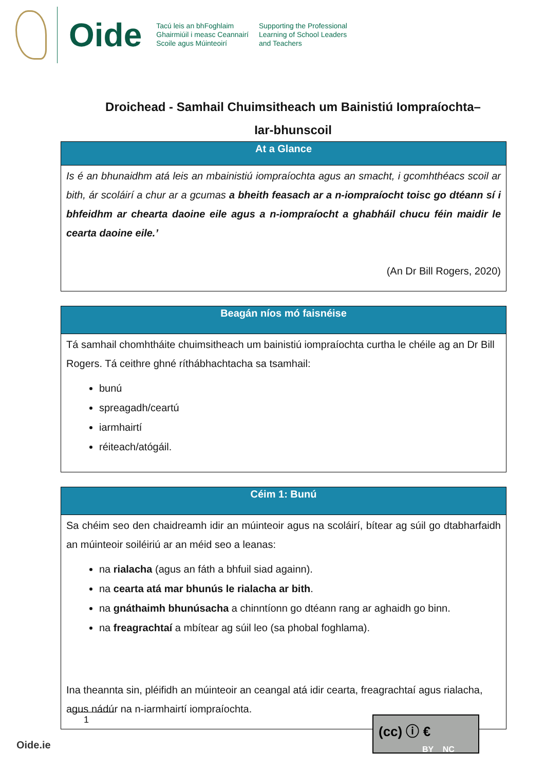Oide
Tacú leis an bhFoghlaim
Ghairmiúil i measc Ceannairí
Scoile agus Múinteoirí
Supporting the Professional
Learning of School Leaders
and Teachers
Droichead - Samhail Chuimsitheach um Bainistiú Iompraíochta–
Iar-bhunscoil
| At a Glance |
| --- |
| Is é an bhunaidhm atá leis an mbainistiú iompraíochta agus an smacht, i gcomhthéacs scoil ar bith, ár scoláirí a chur ar a gcumas a bheith feasach ar a n-iompraíocht toisc go dtéann sí i bhfeidhm ar chearta daoine eile agus a n-iompraíocht a ghabháil chucu féin maidir le cearta daoine eile.’ (An Dr Bill Rogers, 2020) |
| Beagán níos mó faisnéise |
| --- |
| Tá samhail chomhtháite chuimsitheach um bainistiú iompraíochta curtha le chéile ag an Dr Bill Rogers. Tá ceithre ghné ríthábhachtacha sa tsamhail: bunú spreagadh/ceartú iarmhairtí réiteach/atógáil. |
| Céim 1: Bunú |
| --- |
| Sa chéim seo den chaidreamh idir an múinteoir agus na scoláirí, bítear ag súil go dtabharfaidh an múinteoir soiléiriú ar an méid seo a leanas: na rialacha (agus an fáth a bhfuil siad againn). na cearta atá mar bhunús le rialacha ar bith . na gnáthaimh bhunúsacha a chinntíonn go dtéann rang ar aghaidh go binn. na freagrachtaí a mbítear ag súil leo (sa phobal foghlama). Ina theannta sin, pléifidh an múinteoir an ceangal atá idir cearta, freagrachtaí agus rialacha, agus nádúr na n-iarmhairtí iompraíochta. |
1
Oide.ie
(cc) ⓘ €
BY NC